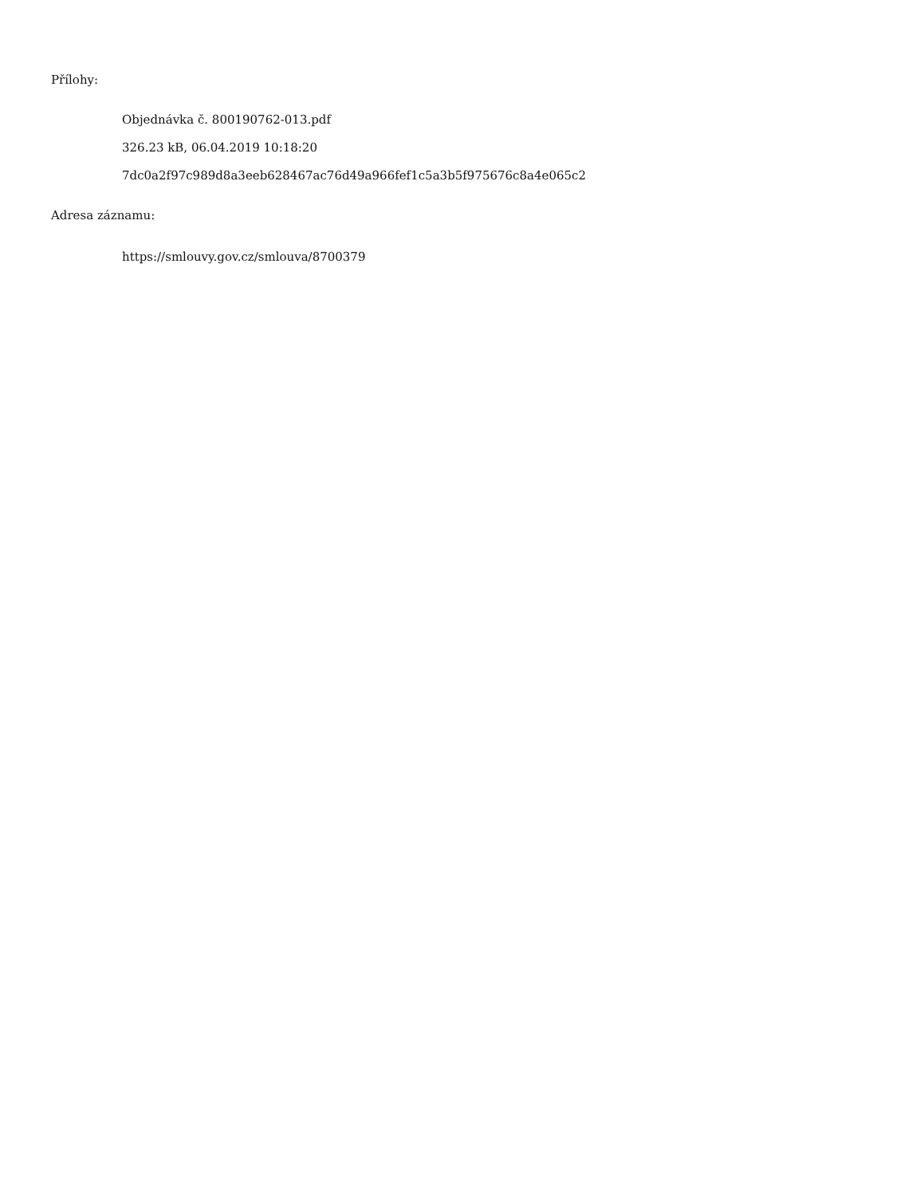Přílohy:
Objednávka č. 800190762-013.pdf
326.23 kB, 06.04.2019 10:18:20
7dc0a2f97c989d8a3eeb628467ac76d49a966fef1c5a3b5f975676c8a4e065c2
Adresa záznamu:
https://smlouvy.gov.cz/smlouva/8700379